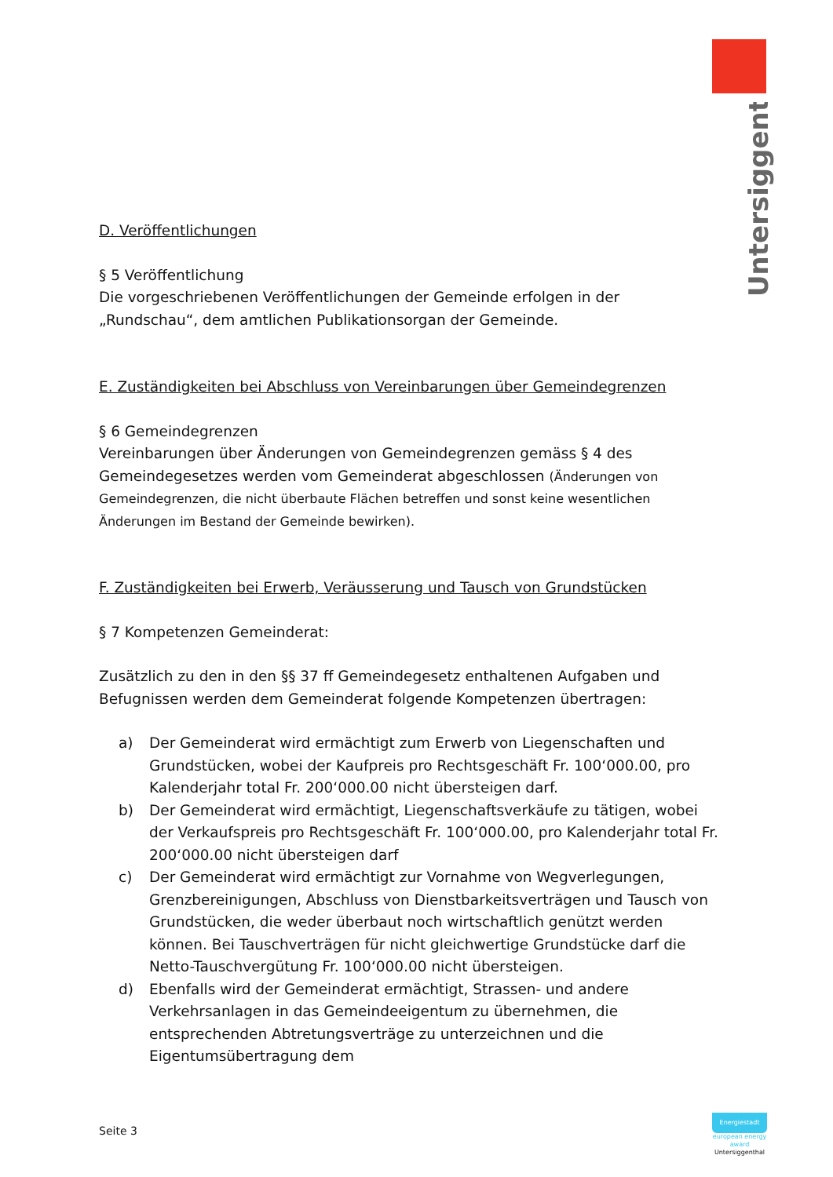Untersiggenthal
D. Veröffentlichungen
§ 5 Veröffentlichung
Die vorgeschriebenen Veröffentlichungen der Gemeinde erfolgen in der „Rundschau“, dem amtlichen Publikationsorgan der Gemeinde.
E. Zuständigkeiten bei Abschluss von Vereinbarungen über Gemeindegrenzen
§ 6 Gemeindegrenzen
Vereinbarungen über Änderungen von Gemeindegrenzen gemäss § 4 des Gemeindegesetzes werden vom Gemeinderat abgeschlossen (Änderungen von Gemeindegrenzen, die nicht überbaute Flächen betreffen und sonst keine wesentlichen Änderungen im Bestand der Gemeinde bewirken).
F. Zuständigkeiten bei Erwerb, Veräusserung und Tausch von Grundstücken
§ 7 Kompetenzen Gemeinderat:
Zusätzlich zu den in den §§ 37 ff Gemeindegesetz enthaltenen Aufgaben und Befugnissen werden dem Gemeinderat folgende Kompetenzen übertragen:
a) Der Gemeinderat wird ermächtigt zum Erwerb von Liegenschaften und Grundstücken, wobei der Kaufpreis pro Rechtsgeschäft Fr. 100‘000.00, pro Kalenderjahr total Fr. 200‘000.00 nicht übersteigen darf.
b) Der Gemeinderat wird ermächtigt, Liegenschaftsverkäufe zu tätigen, wobei der Verkaufspreis pro Rechtsgeschäft Fr. 100‘000.00, pro Kalenderjahr total Fr. 200‘000.00 nicht übersteigen darf
c) Der Gemeinderat wird ermächtigt zur Vornahme von Wegverlegungen, Grenzbereinigungen, Abschluss von Dienstbarkeitsverträgen und Tausch von Grundstücken, die weder überbaut noch wirtschaftlich genützt werden können. Bei Tauschverträgen für nicht gleichwertige Grundstücke darf die Netto-Tauschvergütung Fr. 100‘000.00 nicht übersteigen.
d) Ebenfalls wird der Gemeinderat ermächtigt, Strassen- und andere Verkehrsanlagen in das Gemeindeeigentum zu übernehmen, die entsprechenden Abtretungsverträge zu unterzeichnen und die Eigentumsübertragung dem
Seite 3
Energiestadt
european energy award
Untersiggenthal